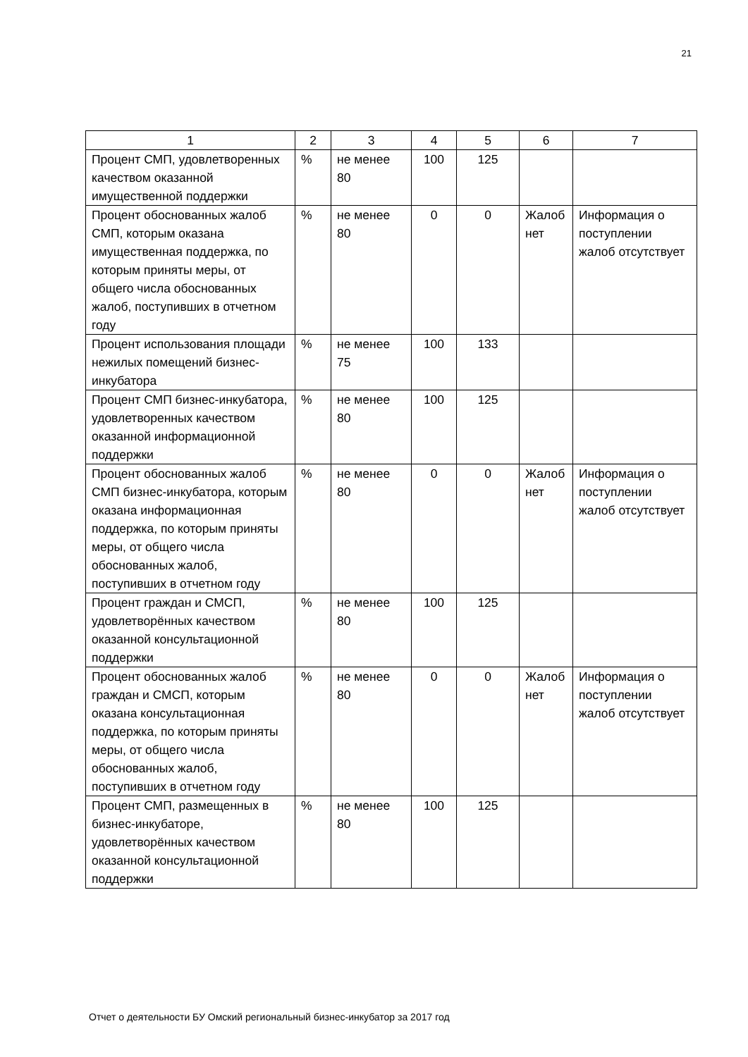21
| 1 | 2 | 3 | 4 | 5 | 6 | 7 |
| --- | --- | --- | --- | --- | --- | --- |
| Процент СМП, удовлетворенных качеством оказанной имущественной поддержки | % | не менее 80 | 100 | 125 | | |
| Процент обоснованных жалоб СМП, которым оказана имущественная поддержка, по которым приняты меры, от общего числа обоснованных жалоб, поступивших в отчетном году | % | не менее 80 | 0 | 0 | Жалоб нет | Информация о поступлении жалоб отсутствует |
| Процент использования площади нежилых помещений бизнес-инкубатора | % | не менее 75 | 100 | 133 | | |
| Процент СМП бизнес-инкубатора, удовлетворенных качеством оказанной информационной поддержки | % | не менее 80 | 100 | 125 | | |
| Процент обоснованных жалоб СМП бизнес-инкубатора, которым оказана информационная поддержка, по которым приняты меры, от общего числа обоснованных жалоб, поступивших в отчетном году | % | не менее 80 | 0 | 0 | Жалоб нет | Информация о поступлении жалоб отсутствует |
| Процент граждан и СМСП, удовлетворённых качеством оказанной консультационной поддержки | % | не менее 80 | 100 | 125 | | |
| Процент обоснованных жалоб граждан и СМСП, которым оказана консультационная поддержка, по которым приняты меры, от общего числа обоснованных жалоб, поступивших в отчетном году | % | не менее 80 | 0 | 0 | Жалоб нет | Информация о поступлении жалоб отсутствует |
| Процент СМП, размещенных в бизнес-инкубаторе, удовлетворённых качеством оказанной консультационной поддержки | % | не менее 80 | 100 | 125 | | |
Отчет о деятельности БУ Омский региональный бизнес-инкубатор за 2017 год